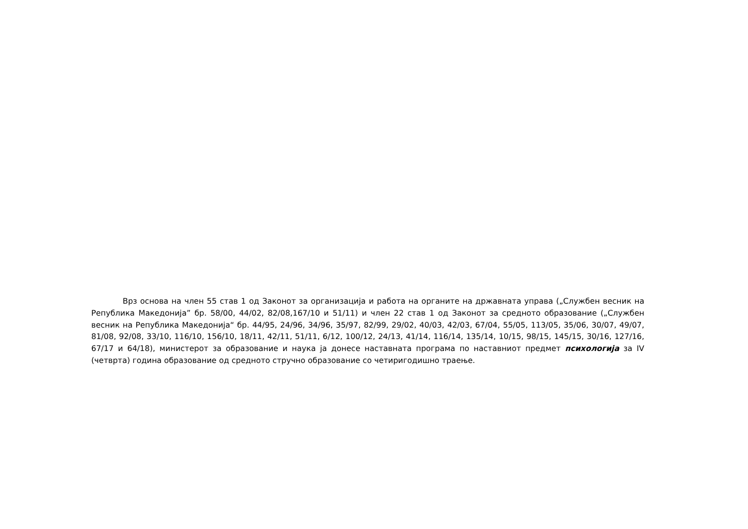Врз основа на член 55 став 1 од Законот за организација и работа на органите на државната управа („Службен весник на Република Македонија” бр. 58/00, 44/02, 82/08,167/10 и 51/11) и член 22 став 1 од Законот за средното образование („Службен весник на Република Македонија“ бр. 44/95, 24/96, 34/96, 35/97, 82/99, 29/02, 40/03, 42/03, 67/04, 55/05, 113/05, 35/06, 30/07, 49/07, 81/08, 92/08, 33/10, 116/10, 156/10, 18/11, 42/11, 51/11, 6/12, 100/12, 24/13, 41/14, 116/14, 135/14, 10/15, 98/15, 145/15, 30/16, 127/16, 67/17 и 64/18), министерот за образование и наука ја донесе наставната програма по наставниот предмет психологија за IV (четврта) година образование од средното стручно образование со четиригодишно траење.